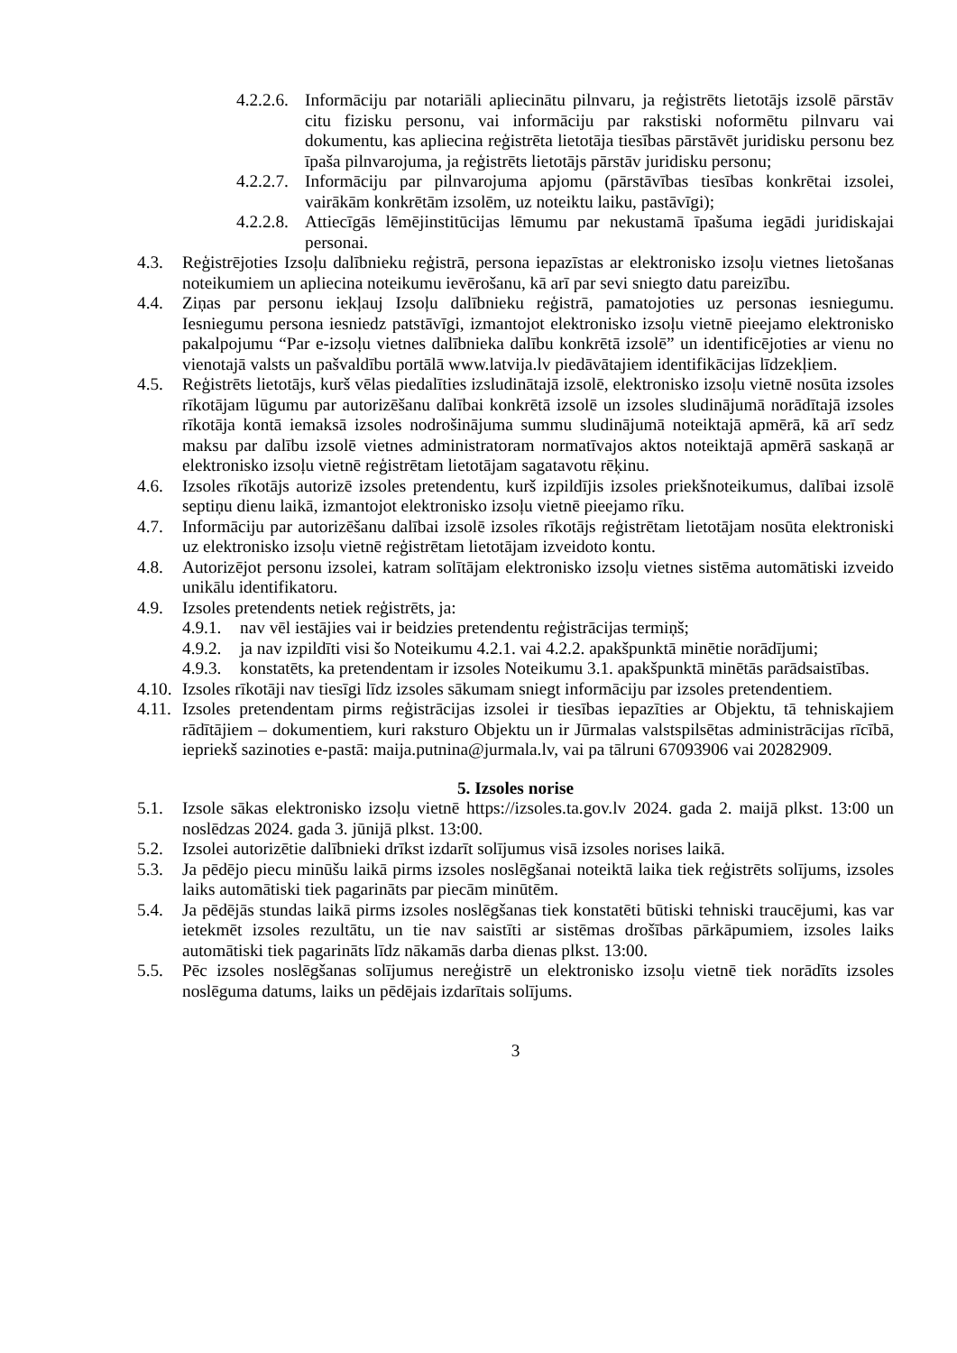4.2.2.6. Informāciju par notariāli apliecinātu pilnvaru, ja reģistrēts lietotājs izsolē pārstāv citu fizisku personu, vai informāciju par rakstiski noformētu pilnvaru vai dokumentu, kas apliecina reģistrēta lietotāja tiesības pārstāvēt juridisku personu bez īpaša pilnvarojuma, ja reģistrēts lietotājs pārstāv juridisku personu;
4.2.2.7. Informāciju par pilnvarojuma apjomu (pārstāvības tiesības konkrētai izsolei, vairākām konkrētām izsolēm, uz noteiktu laiku, pastāvīgi);
4.2.2.8. Attiecīgās lēmējinstitūcijas lēmumu par nekustamā īpašuma iegādi juridiskajai personai.
4.3. Reģistrējoties Izsoļu dalībnieku reģistrā, persona iepazīstas ar elektronisko izsoļu vietnes lietošanas noteikumiem un apliecina noteikumu ievērošanu, kā arī par sevi sniegto datu pareizību.
4.4. Ziņas par personu iekļauj Izsoļu dalībnieku reģistrā, pamatojoties uz personas iesniegumu. Iesniegumu persona iesniedz patstāvīgi, izmantojot elektronisko izsoļu vietnē pieejamo elektronisko pakalpojumu “Par e-izsoļu vietnes dalībnieka dalību konkrētā izsolē” un identificējoties ar vienu no vienotajā valsts un pašvaldību portālā www.latvija.lv piedāvātajiem identifikācijas līdzekļiem.
4.5. Reģistrēts lietotājs, kurš vēlas piedalīties izsludinātajā izsolē, elektronisko izsoļu vietnē nosūta izsoles rīkotājam lūgumu par autorizēšanu dalībai konkrētā izsolē un izsoles sludinājumā norādītajā izsoles rīkotāja kontā iemaksā izsoles nodrošinājuma summu sludinājumā noteiktajā apmērā, kā arī sedz maksu par dalību izsolē vietnes administratoram normatīvajos aktos noteiktajā apmērā saskaņā ar elektronisko izsoļu vietnē reģistrētam lietotājam sagatavotu rēķinu.
4.6. Izsoles rīkotājs autorizē izsoles pretendentu, kurš izpildījis izsoles priekšnoteikumus, dalībai izsolē septiņu dienu laikā, izmantojot elektronisko izsoļu vietnē pieejamo rīku.
4.7. Informāciju par autorizēšanu dalībai izsolē izsoles rīkotājs reģistrētam lietotājam nosūta elektroniski uz elektronisko izsoļu vietnē reģistrētam lietotājam izveidoto kontu.
4.8. Autorizējot personu izsolei, katram solītājam elektronisko izsoļu vietnes sistēma automātiski izveido unikālu identifikatoru.
4.9. Izsoles pretendents netiek reģistrēts, ja:
4.9.1. nav vēl iestājies vai ir beidzies pretendentu reģistrācijas termiņš;
4.9.2. ja nav izpildīti visi šo Noteikumu 4.2.1. vai 4.2.2. apakšpunktā minētie norādījumi;
4.9.3. konstatēts, ka pretendentam ir izsoles Noteikumu 3.1. apakšpunktā minētās parādsaistības.
4.10. Izsoles rīkotāji nav tiesīgi līdz izsoles sākumam sniegt informāciju par izsoles pretendentiem.
4.11. Izsoles pretendentam pirms reģistrācijas izsolei ir tiesības iepazīties ar Objektu, tā tehniskajiem rādītājiem – dokumentiem, kuri raksturo Objektu un ir Jūrmalas valstspilsētas administrācijas rīcībā, iepriekš sazinoties e-pastā: maija.putnina@jurmala.lv, vai pa tālruni 67093906 vai 20282909.
5. Izsoles norise
5.1. Izsole sākas elektronisko izsoļu vietnē https://izsoles.ta.gov.lv 2024. gada 2. maijā plkst. 13:00 un noslēdzas 2024. gada 3. jūnijā plkst. 13:00.
5.2. Izsolei autorizētie dalībnieki drīkst izdarīt solījumus visā izsoles norises laikā.
5.3. Ja pēdējo piecu minūšu laikā pirms izsoles noslēgšanai noteiktā laika tiek reģistrēts solījums, izsoles laiks automātiski tiek pagarināts par piecām minūtēm.
5.4. Ja pēdējās stundas laikā pirms izsoles noslēgšanas tiek konstatēti būtiski tehniski traucējumi, kas var ietekmēt izsoles rezultātu, un tie nav saistīti ar sistēmas drošības pārkāpumiem, izsoles laiks automātiski tiek pagarināts līdz nākamās darba dienas plkst. 13:00.
5.5. Pēc izsoles noslēgšanas solījumus nereģistrē un elektronisko izsoļu vietnē tiek norādīts izsoles noslēguma datums, laiks un pēdējais izdarītais solījums.
3